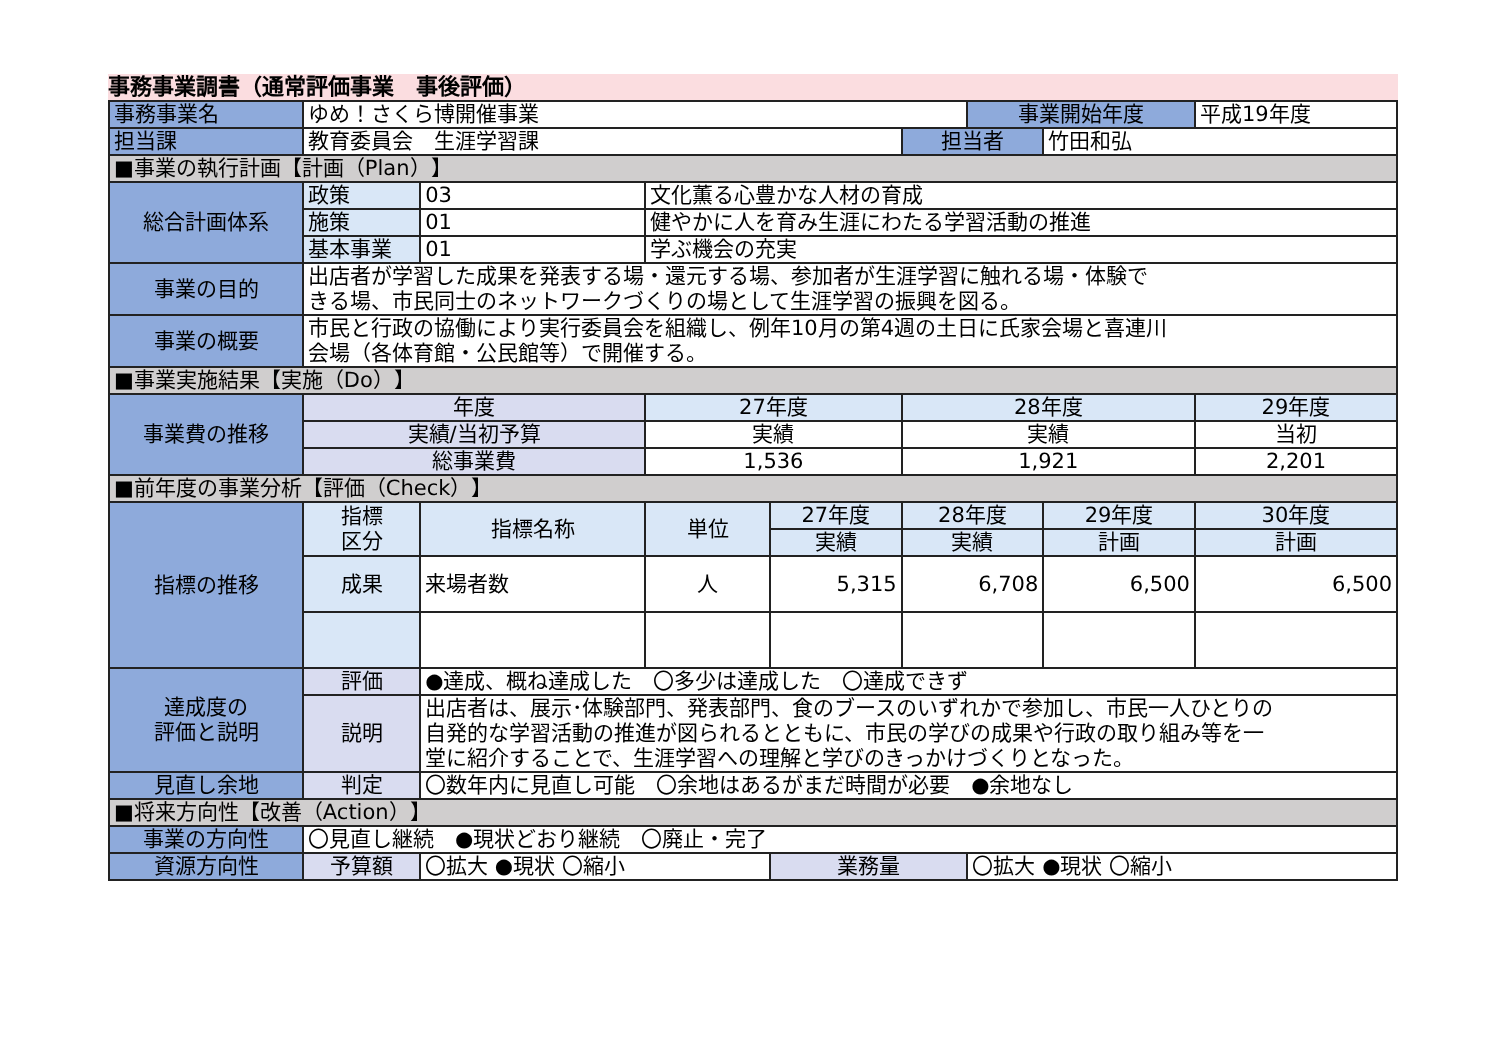事務事業調書（通常評価事業　事後評価）
| 事務事業名 | ゆめ！さくら博開催事業 | | | | | | 事業開始年度 | | 平成19年度 |
| 担当課 | 教育委員会 生涯学習課 | | | | | 担当者 | | 竹田和弘 | |
| ■事業の執行計画【計画（Plan）】 | | | | | | | | | |
| 総合計画体系 | 政策 | 03 | 文化薫る心豊かな人材の育成 | | | | | | |
| | 施策 | 01 | 健やかに人を育み生涯にわたる学習活動の推進 | | | | | | |
| | 基本事業 | 01 | 学ぶ機会の充実 | | | | | | |
| 事業の目的 | 出店者が学習した成果を発表する場・還元する場、参加者が生涯学習に触れる場・体験で きる場、市民同士のネットワークづくりの場として生涯学習の振興を図る。 | | | | | | | | |
| 事業の概要 | 市民と行政の協働により実行委員会を組織し、例年10月の第4週の土日に氏家会場と喜連川 会場（各体育館・公民館等）で開催する。 | | | | | | | | |
| ■事業実施結果【実施（Do）】 | | | | | | | | | |
| 事業費の推移 | 年度 | | 27年度 | | | 28年度 | | | 29年度 |
| | 実績/当初予算 | | 実績 | | | 実績 | | | 当初 |
| | 総事業費 | | 1,536 | | | 1,921 | | | 2,201 |
| ■前年度の事業分析【評価（Check）】 | | | | | | | | | |
| 指標の推移 | 指標 区分 | 指標名称 | | 単位 | 27年度 | 28年度 | | 29年度 | 30年度 |
| | | | | | 実績 | 実績 | | 計画 | 計画 |
| | 成果 | 来場者数 | | 人 | 5,315 | 6,708 | | 6,500 | 6,500 |
| 達成度の 評価と説明 | 評価 | ●達成、概ね達成した 〇多少は達成した 〇達成できず | | | | | | | |
| | 説明 | 出店者は、展示･体験部門、発表部門、食のブースのいずれかで参加し、市民一人ひとりの 自発的な学習活動の推進が図られるとともに、市民の学びの成果や行政の取り組み等を一 堂に紹介することで、生涯学習への理解と学びのきっかけづくりとなった。 | | | | | | | |
| 見直し余地 | 判定 | 〇数年内に見直し可能 〇余地はあるがまだ時間が必要 ●余地なし | | | | | | | |
| ■将来方向性【改善（Action）】 | | | | | | | | | |
| 事業の方向性 | 〇見直し継続 ●現状どおり継続 〇廃止・完了 | | | | | | | | |
| 資源方向性 | 予算額 | 〇拡大 ●現状 〇縮小 | | | 業務量 | | 〇拡大 ●現状 〇縮小 | | |